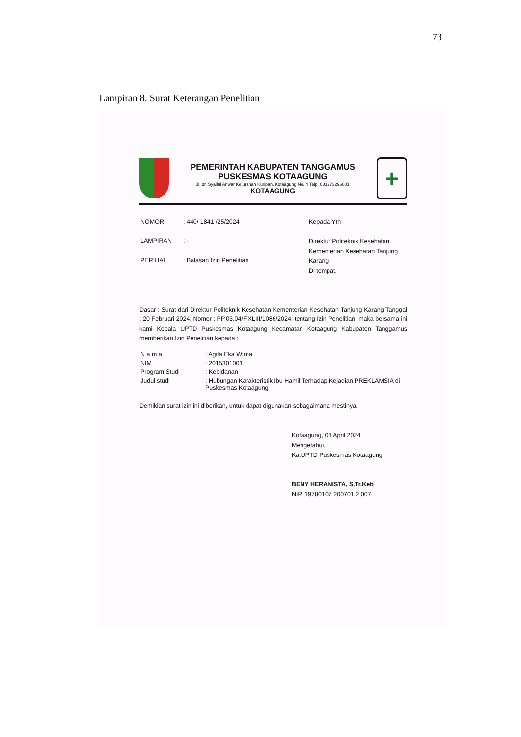73
Lampiran 8. Surat Keterangan Penelitian
PEMERINTAH KABUPATEN TANGGAMUS
PUSKESMAS KOTAAGUNG
Jl. dr. Syaiful Anwar Kelurahan Kuripan, Kotaagung No. 4 Telp. 081273296001
KOTAAGUNG
+
| NOMOR | : 440/ 1841 /25/2024 |
| LAMPIRAN | : - |
| PERIHAL | : Balasan Izin Penelitian |
Kepada Yth
Direktur Politeknik Kesehatan Kementerian Kesehatan Tanjung Karang
Di tempat,
Dasar : Surat dari Direktur Politeknik Kesehatan Kementerian Kesehatan Tanjung Karang Tanggal : 20 Februari 2024, Nomor : PP.03.04/F.XLIII/1086/2024, tentang Izin Penelitian, maka bersama ini kami Kepala UPTD Puskesmas Kotaagung Kecamatan Kotaagung Kabupaten Tanggamus memberikan Izin Penelitian kepada :
| N a m a | : Agita Eka Wirna |
| NIM | : 2015301001 |
| Program Studi | : Kebidanan |
| Judul studi | : Hubungan Karakteristik Ibu Hamil Terhadap Kejadian PREKLAMSIA di Puskesmas Kotaagung |
Demikian surat izin ini diberikan, untuk dapat digunakan sebagaimana mestinya.
Kotaagung, 04 April 2024
Mengetahui,
Ka.UPTD Puskesmas Kotaagung
BENY HERANISTA, S.Tr.Keb
NIP. 19780107 200701 2 007